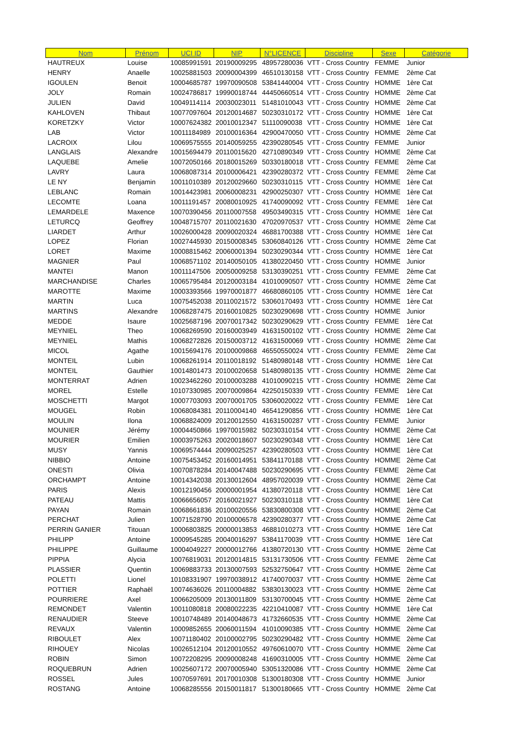| Nom | Prénom | UCI ID | NIP | N°LICENCE | Discipline | Sexe | Catégorie |
| --- | --- | --- | --- | --- | --- | --- | --- |
| HAUTREUX | Louise | 10085991591 | 20190009295 | 48957280036 | VTT - Cross Country | FEMME | Junior |
| HENRY | Anaelle | 10025881503 | 20090004399 | 46510130158 | VTT - Cross Country | FEMME | 2ème Cat |
| IGOULEN | Benoit | 10004685787 | 19970090508 | 53841440004 | VTT - Cross Country | HOMME | 1ère Cat |
| JOLY | Romain | 10024786817 | 19990018744 | 44450660514 | VTT - Cross Country | HOMME | 2ème Cat |
| JULIEN | David | 10049114114 | 20030023011 | 51481010043 | VTT - Cross Country | HOMME | 2ème Cat |
| KAHLOVEN | Thibaut | 10077097604 | 20120014687 | 50230310172 | VTT - Cross Country | HOMME | 1ère Cat |
| KORETZKY | Victor | 10007624382 | 20010012347 | 51110090038 | VTT - Cross Country | HOMME | 1ère Cat |
| LAB | Victor | 10011184989 | 20100016364 | 42900470050 | VTT - Cross Country | HOMME | 2ème Cat |
| LACROIX | Lilou | 10069575555 | 20140059255 | 42390280545 | VTT - Cross Country | FEMME | Junior |
| LANGLAIS | Alexandre | 10015694479 | 20110015620 | 42710890349 | VTT - Cross Country | HOMME | 2ème Cat |
| LAQUEBE | Amelie | 10072050166 | 20180015269 | 50330180018 | VTT - Cross Country | FEMME | 2ème Cat |
| LAVRY | Laura | 10068087314 | 20100006421 | 42390280372 | VTT - Cross Country | FEMME | 2ème Cat |
| LE NY | Benjamin | 10011010389 | 20120029660 | 50230310115 | VTT - Cross Country | HOMME | 1ère Cat |
| LEBLANC | Romain | 10014423981 | 20060008231 | 42900250307 | VTT - Cross Country | HOMME | 1ère Cat |
| LECOMTE | Loana | 10011191457 | 20080010925 | 41740090092 | VTT - Cross Country | FEMME | 1ère Cat |
| LEMARDELE | Maxence | 10070390456 | 20110007558 | 49503490315 | VTT - Cross Country | HOMME | 1ère Cat |
| LETURCQ | Geoffrey | 10048715707 | 20110021630 | 47020970537 | VTT - Cross Country | HOMME | 2ème Cat |
| LIARDET | Arthur | 10026000428 | 20090020324 | 46881700388 | VTT - Cross Country | HOMME | 1ère Cat |
| LOPEZ | Florian | 10027445930 | 20150008345 | 53060840126 | VTT - Cross Country | HOMME | 2ème Cat |
| LORET | Maxime | 10008815462 | 20060001394 | 50230290344 | VTT - Cross Country | HOMME | 1ère Cat |
| MAGNIER | Paul | 10068571102 | 20140050105 | 41380220450 | VTT - Cross Country | HOMME | Junior |
| MANTEI | Manon | 10011147506 | 20050009258 | 53130390251 | VTT - Cross Country | FEMME | 2ème Cat |
| MARCHANDISE | Charles | 10065795484 | 20120003184 | 41010090507 | VTT - Cross Country | HOMME | 2ème Cat |
| MAROTTE | Maxime | 10003393566 | 19970001877 | 46680860105 | VTT - Cross Country | HOMME | 1ère Cat |
| MARTIN | Luca | 10075452038 | 20110021572 | 53060170493 | VTT - Cross Country | HOMME | 1ère Cat |
| MARTINS | Alexandre | 10068287475 | 20160010825 | 50230290698 | VTT - Cross Country | HOMME | Junior |
| MEDDE | Isaure | 10025687196 | 20070017342 | 50230290629 | VTT - Cross Country | FEMME | 1ère Cat |
| MEYNIEL | Theo | 10068269590 | 20160003949 | 41631500102 | VTT - Cross Country | HOMME | 2ème Cat |
| MEYNIEL | Mathis | 10068272826 | 20150003712 | 41631500069 | VTT - Cross Country | HOMME | 2ème Cat |
| MICOL | Agathe | 10015694176 | 20100009868 | 46550550024 | VTT - Cross Country | FEMME | 2ème Cat |
| MONTEIL | Lubin | 10068261914 | 20110018192 | 51480980148 | VTT - Cross Country | HOMME | 1ère Cat |
| MONTEIL | Gauthier | 10014801473 | 20100020658 | 51480980135 | VTT - Cross Country | HOMME | 2ème Cat |
| MONTERRAT | Adrien | 10023462260 | 20100003288 | 41010090215 | VTT - Cross Country | HOMME | 2ème Cat |
| MOREL | Estelle | 10107330985 | 20070009864 | 42250150339 | VTT - Cross Country | FEMME | 1ère Cat |
| MOSCHETTI | Margot | 10007703093 | 20070001705 | 53060020022 | VTT - Cross Country | FEMME | 1ère Cat |
| MOUGEL | Robin | 10068084381 | 20110004140 | 46541290856 | VTT - Cross Country | HOMME | 1ère Cat |
| MOULIN | Ilona | 10068824009 | 20120012550 | 41631500287 | VTT - Cross Country | FEMME | Junior |
| MOUNIER | Jérémy | 10004450866 | 19970015982 | 50230310154 | VTT - Cross Country | HOMME | 2ème Cat |
| MOURIER | Emilien | 10003975263 | 20020018607 | 50230290348 | VTT - Cross Country | HOMME | 1ère Cat |
| MUSY | Yannis | 10069574444 | 20090025257 | 42390280503 | VTT - Cross Country | HOMME | 1ère Cat |
| NIBBIO | Antoine | 10075453452 | 20160014951 | 53841170188 | VTT - Cross Country | HOMME | 2ème Cat |
| ONESTI | Olivia | 10070878284 | 20140047488 | 50230290695 | VTT - Cross Country | FEMME | 2ème Cat |
| ORCHAMPT | Antoine | 10014342038 | 20130012604 | 48957020039 | VTT - Cross Country | HOMME | 2ème Cat |
| PARIS | Alexis | 10012190456 | 20000001954 | 41380720118 | VTT - Cross Country | HOMME | 1ère Cat |
| PATEAU | Mattis | 10066656057 | 20160021927 | 50230310118 | VTT - Cross Country | HOMME | 1ère Cat |
| PAYAN | Romain | 10068661836 | 20100020556 | 53830800308 | VTT - Cross Country | HOMME | 2ème Cat |
| PERCHAT | Julien | 10071528790 | 20100006578 | 42390280377 | VTT - Cross Country | HOMME | 2ème Cat |
| PERRIN GANIER | Titouan | 10006803825 | 20000013853 | 46881010273 | VTT - Cross Country | HOMME | 1ère Cat |
| PHILIPP | Antoine | 10009545285 | 20040016297 | 53841170039 | VTT - Cross Country | HOMME | 1ère Cat |
| PHILIPPE | Guillaume | 10004049227 | 20000012766 | 41380720130 | VTT - Cross Country | HOMME | 2ème Cat |
| PIPPIA | Alycia | 10076819031 | 20120014815 | 53131730506 | VTT - Cross Country | FEMME | 2ème Cat |
| PLASSIER | Quentin | 10069883733 | 20130007593 | 52532750647 | VTT - Cross Country | HOMME | 2ème Cat |
| POLETTI | Lionel | 10108331907 | 19970038912 | 41740070037 | VTT - Cross Country | HOMME | 2ème Cat |
| POTTIER | Raphaël | 10074636026 | 20110004882 | 53830130023 | VTT - Cross Country | HOMME | 2ème Cat |
| POURRIERE | Axel | 10066205009 | 20130011809 | 53130700045 | VTT - Cross Country | HOMME | 2ème Cat |
| REMONDET | Valentin | 10011080818 | 20080022235 | 42210410087 | VTT - Cross Country | HOMME | 1ère Cat |
| RENAUDIER | Steeve | 10010748489 | 20140048673 | 41732660535 | VTT - Cross Country | HOMME | 2ème Cat |
| REVAUX | Valentin | 10009852655 | 20060011594 | 41010090385 | VTT - Cross Country | HOMME | 2ème Cat |
| RIBOULET | Alex | 10071180402 | 20100002795 | 50230290482 | VTT - Cross Country | HOMME | 2ème Cat |
| RIHOUEY | Nicolas | 10026512104 | 20120010552 | 49760610070 | VTT - Cross Country | HOMME | 2ème Cat |
| ROBIN | Simon | 10072208295 | 20090008248 | 41690310005 | VTT - Cross Country | HOMME | 2ème Cat |
| ROQUEBRUN | Adrien | 10025607172 | 20070005940 | 53051320086 | VTT - Cross Country | HOMME | 2ème Cat |
| ROSSEL | Jules | 10070597691 | 20170010308 | 51300180308 | VTT - Cross Country | HOMME | Junior |
| ROSTANG | Antoine | 10068285556 | 20150011817 | 51300180665 | VTT - Cross Country | HOMME | 2ème Cat |